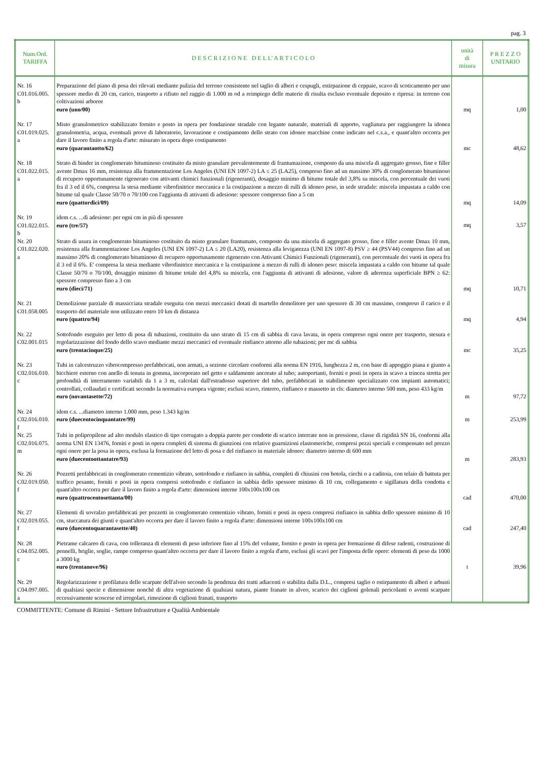pag. 3
| Num.Ord. TARIFFA | D E S C R I Z I O N E D E L L' A R T I C O L O | unità di misura | P R E Z Z O UNITARIO |
| --- | --- | --- | --- |
| Nr. 16 C01.016.005. b | Preparazione del piano di posa dei rilevati mediante pulizia del terreno consistente nel taglio di alberi e cespugli, estirpazione di ceppaie, scavo di scoticamento per uno spessore medio di 20 cm, carico, trasporto a rifiuto nel raggio di 1.000 m od a reimpiego delle materie di risulta escluso eventuale deposito e ripresa: in terreno con coltivazioni arboree euro (uno/00) | mq | 1,00 |
| Nr. 17 C01.019.025. a | Misto granulometrico stabilizzato fornito e posto in opera per fondazione stradale con legante naturale, materiali di apporto, vagliatura per raggiungere la idonea granulometria, acqua, eventuali prove di laboratorio, lavorazione e costipamento dello strato con idonee macchine come indicato nel c.s.a., e quant'altro occorra per dare il lavoro finito a regola d'arte: misurato in opera dopo costipamento euro (quarantaotto/62) | mc | 48,62 |
| Nr. 18 C01.022.015. a | Strato di binder in conglomerato bituminoso costituito da misto granulare prevalentemente di frantumazione, composto da una miscela di aggregato grosso, fine e filler avente Dmax 16 mm, resistenza alla frammentazione Los Angeles (UNI EN 1097-2) LA ≤ 25 (LA25), compreso fino ad un massimo 30% di conglomerato bituminoso di recupero opportunamente rigenerato con attivanti chimici funzionali (rigeneranti), dosaggio minimo di bitume totale del 3,8% su miscela, con percentuale dei vuoti fra il 3 ed il 6%, compresa la stesa mediante vibrofinitrice meccanica e la costipazione a mezzo di rulli di idoneo peso, in sede stradale: miscela impastata a caldo con bitume tal quale Classe 50/70 o 70/100 con l'aggiunta di attivanti di adesione: spessore compresso fino a 5 cm euro (quattordici/09) | mq | 14,09 |
| Nr. 19 C01.022.015. b | idem c.s. ...di adesione: per ogni cm in più di spessore euro (tre/57) | mq | 3,57 |
| Nr. 20 C01.022.020. a | Strato di usura in conglomerato bituminoso costituito da misto granulare frantumato, composto da una miscela di aggregato grosso, fine e filler avente Dmax 10 mm, resistenza alla frammentazione Los Angeles (UNI EN 1097-2) LA ≤ 20 (LA20), resistenza alla levigatezza (UNI EN 1097-8) PSV ≥ 44 (PSV44) compreso fino ad un massimo 20% di conglomerato bituminoso di recupero opportunamente rigenerato con Attivanti Chimici Funzionali (rigeneranti), con percentuale dei vuoti in opera fra il 3 ed il 6%. E' compresa la stesa mediante vibrofinitrice meccanica e la costipazione a mezzo di rulli di idoneo peso: miscela impastata a caldo con bitume tal quale Classe 50/70 o 70/100, dosaggio minimo di bitume totale del 4,8% su miscela, con l'aggiunta di attivanti di adesione, valore di aderenza superficiale BPN ≥ 62: spessore compresso fino a 3 cm euro (dieci/71) | mq | 10,71 |
| Nr. 21 C01.058.005 | Demolizione parziale di massicciata stradale eseguita con mezzi meccanici dotati di martello demolitore per uno spessore di 30 cm massimo, compreso il carico e il trasporto del materiale non utilizzato entro 10 km di distanza euro (quattro/94) | mq | 4,94 |
| Nr. 22 C02.001.015 | Sottofondo eseguito per letto di posa di tubazioni, costituito da uno strato di 15 cm di sabbia di cava lavata, in opera compreso ogni onere per trasporto, stesura e regolarizzazione del fondo dello scavo mediante mezzi meccanici ed eventuale rinfianco attorno alle tubazioni; per mc di sabbia euro (trentacinque/25) | mc | 35,25 |
| Nr. 23 C02.016.010. c | Tubi in calcestruzzo vibrocompresso prefabbricati, non armati, a sezione circolare conformi alla norma EN 1916, lunghezza 2 m, con base di appoggio piana e giunto a bicchiere esterno con anello di tenuta in gomma, incorporato nel getto e saldamente ancorato al tubo; autoportanti, forniti e posti in opera in scavo a trincea stretta per profondità di interramento variabili da 1 a 3 m, calcolati dall'estradosso superiore del tubo, prefabbricati in stabilimento specializzato con impianti automatici; controllati, collaudati e certificati secondo la normativa europea vigente; esclusi scavo, rinterro, rinfianco e massetto in cls: diametro interno 500 mm, peso 433 kg/m euro (novantasette/72) | m | 97,72 |
| Nr. 24 C02.016.010. f | idem c.s. ...diametro interno 1.000 mm, peso 1.343 kg/m euro (duecentocinquantatre/99) | m | 253,99 |
| Nr. 25 C02.016.075. m | Tubi in polipropilene ad alto modulo elastico di tipo corrugato a doppia parete per condotte di scarico interrate non in pressione, classe di rigidità SN 16, conformi alla norma UNI EN 13476, forniti e posti in opera completi di sistema di giunzioni con relative guarnizioni elastomeriche, compresi pezzi speciali e compensato nel prezzo ogni onere per la posa in opera, esclusa la formazione del letto di posa e del rinfianco in materiale idoneo: diametro interno di 600 mm euro (duecentoottantatre/93) | m | 283,93 |
| Nr. 26 C02.019.050. f | Pozzetti prefabbricati in conglomerato cementizio vibrato, sottofondo e rinfianco in sabbia, completi di chiusini con botola, ciechi o a caditoia, con telaio di battuta per traffico pesante, forniti e posti in opera compresi sottofondo e rinfianco in sabbia dello spessore minimo di 10 cm, collegamento e sigillatura della condotta e quant'altro occorra per dare il lavoro finito a regola d'arte: dimensioni interne 100x100x100 cm euro (quattrocentosettanta/00) | cad | 470,00 |
| Nr. 27 C02.019.055. f | Elementi di sovralzo prefabbricati per pozzetti in conglomerato cementizio vibrato, forniti e posti in opera compresi rinfianco in sabbia dello spessore minimo di 10 cm, stuccatura dei giunti e quant'altro occorra per dare il lavoro finito a regola d'arte: dimensioni interne 100x100x100 cm euro (duecentoquarantasette/40) | cad | 247,40 |
| Nr. 28 C04.052.005. c | Pietrame calcareo di cava, con tolleranza di elementi di peso inferiore fino al 15% del volume, fornito e posto in opera per formazione di difese radenti, costruzione di pennelli, briglie, soglie, rampe compreso quant'altro occorra per dare il lavoro finito a regola d'arte, esclusi gli scavi per l'imposta delle opere: elementi di peso da 1000 a 3000 kg euro (trentanove/96) | t | 39,96 |
| Nr. 29 C04.097.005. a | Regolarizzazione e profilatura delle scarpate dell'alveo secondo la pendenza dei tratti adiacenti o stabilita dalla D.L., compresi taglio o estirpamento di alberi e arbusti di qualsiasi specie e dimensione nonchè di altra vegetazione di qualsiasi natura, piante franate in alveo, scarico dei ciglioni golenali pericolanti o aventi scarpate eccessivamente scoscese ed irregolari, rimozione di ciglioni franati, trasporto | | |
COMMITTENTE: Comune di Rimini - Settore Infrastrutture e Qualità Ambientale